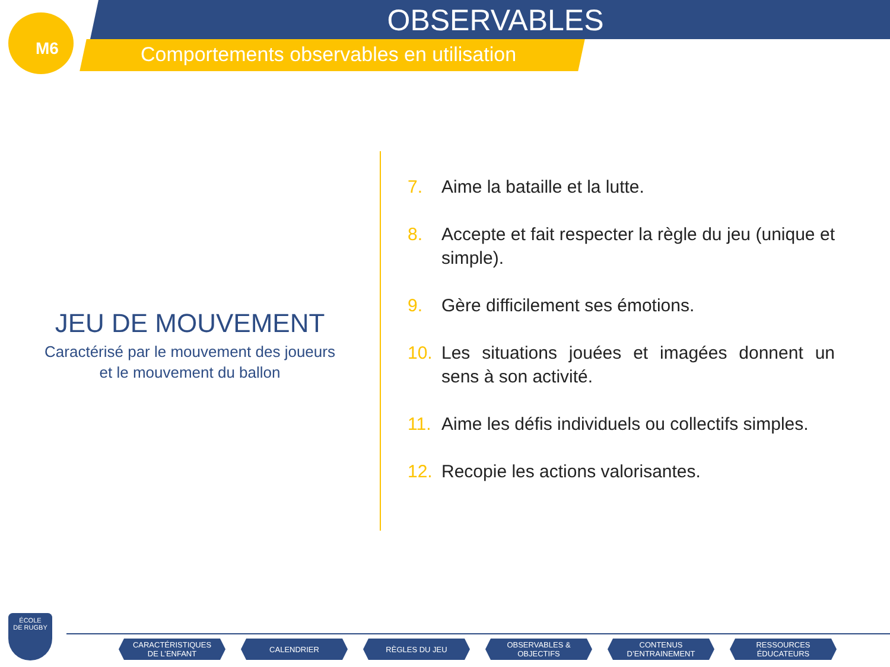M6
OBSERVABLES
Comportements observables en utilisation
JEU DE MOUVEMENT
Caractérisé par le mouvement des joueurs
et le mouvement du ballon
7. Aime la bataille et la lutte.
8. Accepte et fait respecter la règle du jeu (unique et simple).
9. Gère difficilement ses émotions.
10. Les situations jouées et imagées donnent un sens à son activité.
11. Aime les défis individuels ou collectifs simples.
12. Recopie les actions valorisantes.
ÉCOLE
DE RUGBY
CARACTÉRISTIQUES
DE L’ENFANT
CALENDRIER RÈGLES DU JEU OBSERVABLES &
OBJECTIFS
CONTENUS
D’ENTRAINEMENT
RESSOURCES
ÉDUCATEURS